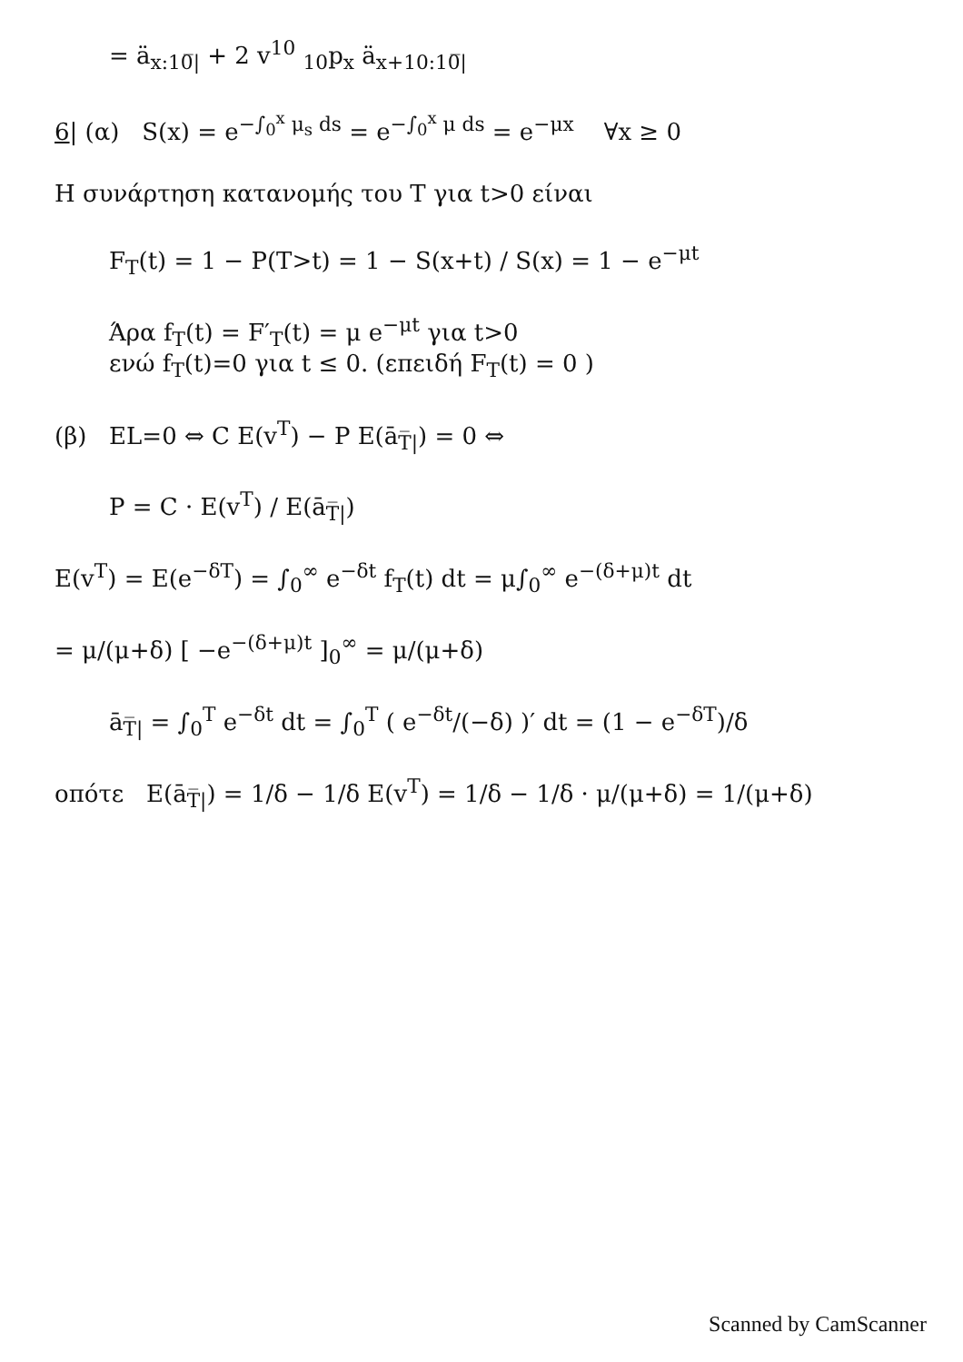= ä<sub>x:10̅|</sub> + 2 v<sup>10</sup> <sub>10</sub>p<sub>x</sub> ä<sub>x+10:10̅|</sub>
6| (α) S(x) = e<sup>−∫<sub>0</sub><sup>x</sup> μ<sub>s</sub> ds</sup> = e<sup>−∫<sub>0</sub><sup>x</sup> μ ds</sup> = e<sup>−μx</sup> ∀x ≥ 0
Η συνάρτηση κατανομής του T για t>0 είναι
F<sub>T</sub>(t) = 1 − P(T>t) = 1 − S(x+t) / S(x) = 1 − e<sup>−μt</sup>
Άρα f<sub>T</sub>(t) = F′<sub>T</sub>(t) = μ e<sup>−μt</sup> για t>0
ενώ f<sub>T</sub>(t)=0 για t ≤ 0. (επειδή F<sub>T</sub>(t) = 0 )
(β) EL=0 ⇔ C E(v<sup>T</sup>) − P E(ā<sub>T̅|</sub>) = 0 ⇔
P = C · E(v<sup>T</sup>) / E(ā<sub>T̅|</sub>)
E(v<sup>T</sup>) = E(e<sup>−δT</sup>) = ∫<sub>0</sub><sup>∞</sup> e<sup>−δt</sup> f<sub>T</sub>(t) dt = μ∫<sub>0</sub><sup>∞</sup> e<sup>−(δ+μ)t</sup> dt
= μ/(μ+δ) [ −e<sup>−(δ+μ)t</sup> ]<sub>0</sub><sup>∞</sup> = μ/(μ+δ)
ā<sub>T̅|</sub> = ∫<sub>0</sub><sup>T</sup> e<sup>−δt</sup> dt = ∫<sub>0</sub><sup>T</sup> ( e<sup>−δt</sup>/(−δ) )′ dt = (1 − e<sup>−δT</sup>)/δ
οπότε E(ā<sub>T̅|</sub>) = 1/δ − 1/δ E(v<sup>T</sup>) = 1/δ − 1/δ · μ/(μ+δ) = 1/(μ+δ)
Scanned by CamScanner